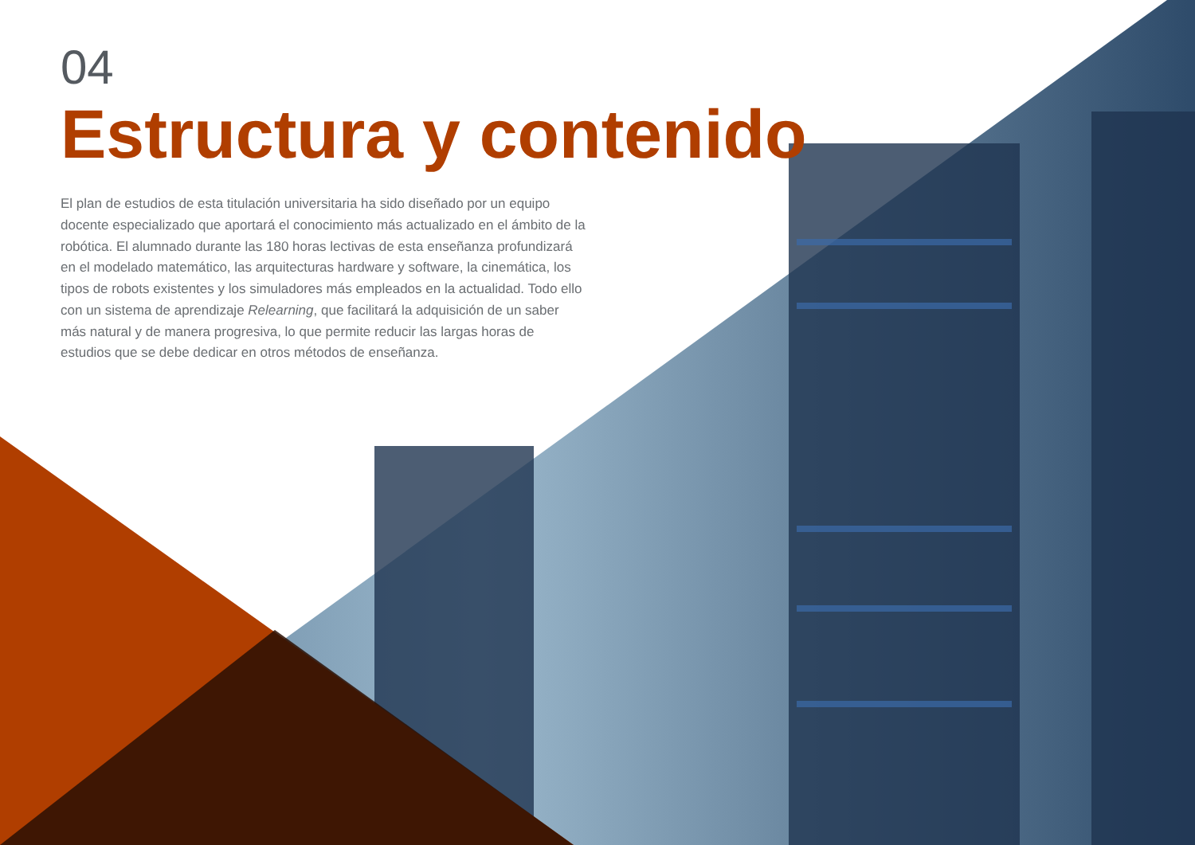04
Estructura y contenido
El plan de estudios de esta titulación universitaria ha sido diseñado por un equipo docente especializado que aportará el conocimiento más actualizado en el ámbito de la robótica. El alumnado durante las 180 horas lectivas de esta enseñanza profundizará en el modelado matemático, las arquitecturas hardware y software, la cinemática, los tipos de robots existentes y los simuladores más empleados en la actualidad. Todo ello con un sistema de aprendizaje Relearning, que facilitará la adquisición de un saber más natural y de manera progresiva, lo que permite reducir las largas horas de estudios que se debe dedicar en otros métodos de enseñanza.